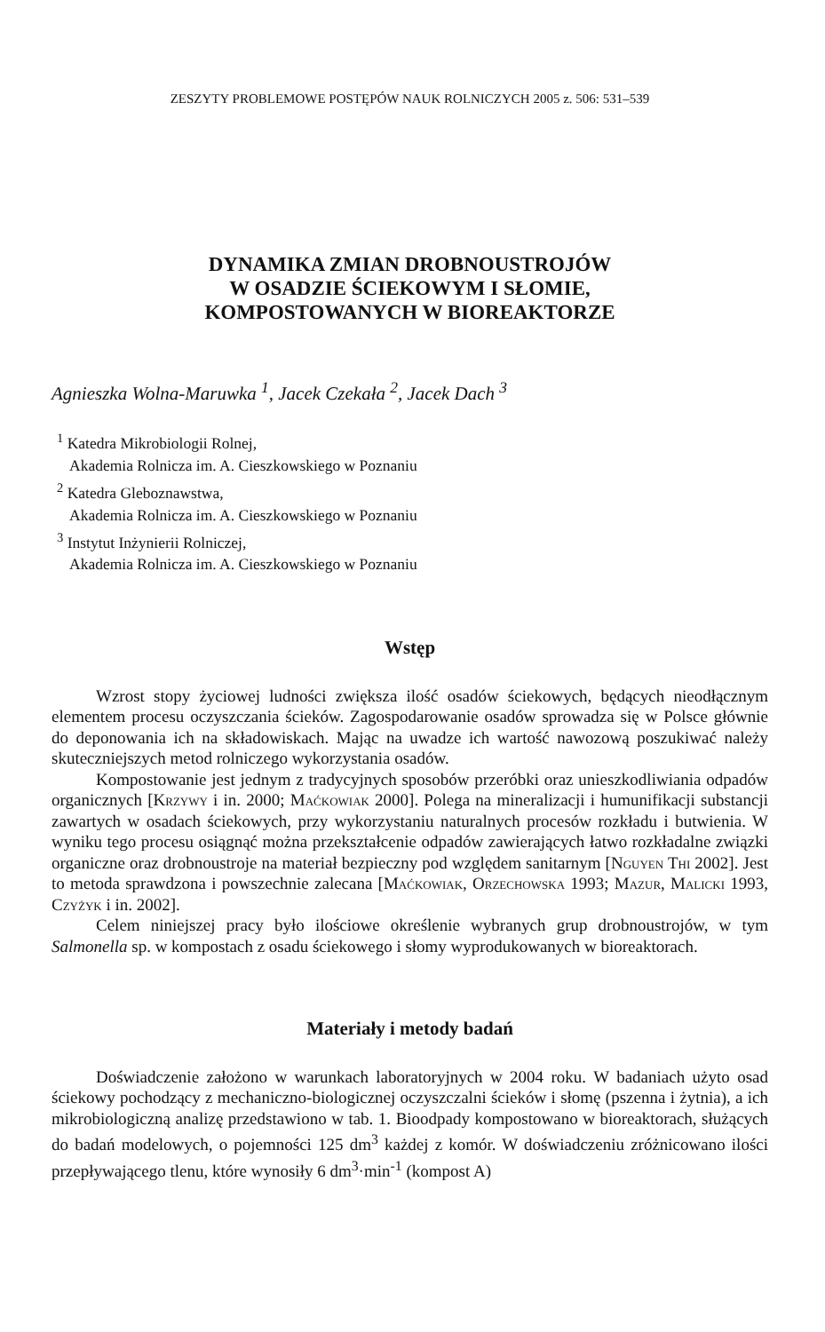ZESZYTY PROBLEMOWE POSTĘPÓW NAUK ROLNICZYCH 2005 z. 506: 531–539
DYNAMIKA ZMIAN DROBNOUSTROJÓW
W OSADZIE ŚCIEKOWYM I SŁOMIE,
KOMPOSTOWANYCH W BIOREAKTORZE
Agnieszka Wolna-Maruwka <sup>1</sup>, Jacek Czekała <sup>2</sup>, Jacek Dach <sup>3</sup>
<sup>1</sup> Katedra Mikrobiologii Rolnej,
Akademia Rolnicza im. A. Cieszkowskiego w Poznaniu
<sup>2</sup> Katedra Gleboznawstwa,
Akademia Rolnicza im. A. Cieszkowskiego w Poznaniu
<sup>3</sup> Instytut Inżynierii Rolniczej,
Akademia Rolnicza im. A. Cieszkowskiego w Poznaniu
Wstęp
Wzrost stopy życiowej ludności zwiększa ilość osadów ściekowych, będących nieodłącznym elementem procesu oczyszczania ścieków. Zagospodarowanie osadów sprowadza się w Polsce głównie do deponowania ich na składowiskach. Mając na uwadze ich wartość nawozową poszukiwać należy skuteczniejszych metod rolniczego wykorzystania osadów.
Kompostowanie jest jednym z tradycyjnych sposobów przeróbki oraz unieszkodliwiania odpadów organicznych [Krzywy i in. 2000; Maćkowiak 2000]. Polega na mineralizacji i humunifikacji substancji zawartych w osadach ściekowych, przy wykorzystaniu naturalnych procesów rozkładu i butwienia. W wyniku tego procesu osiągnąć można przekształcenie odpadów zawierających łatwo rozkładalne związki organiczne oraz drobnoustroje na materiał bezpieczny pod względem sanitarnym [Nguyen Thi 2002]. Jest to metoda sprawdzona i powszechnie zalecana [Maćkowiak, Orzechowska 1993; Mazur, Malicki 1993, Czyżyk i in. 2002].
Celem niniejszej pracy było ilościowe określenie wybranych grup drobnoustrojów, w tym Salmonella sp. w kompostach z osadu ściekowego i słomy wyprodukowanych w bioreaktorach.
Materiały i metody badań
Doświadczenie założono w warunkach laboratoryjnych w 2004 roku. W badaniach użyto osad ściekowy pochodzący z mechaniczno-biologicznej oczyszczalni ścieków i słomę (pszenna i żytnia), a ich mikrobiologiczną analizę przedstawiono w tab. 1. Bioodpady kompostowano w bioreaktorach, służących do badań modelowych, o pojemności 125 dm<sup>3</sup> każdej z komór. W doświadczeniu zróżnicowano ilości przepływającego tlenu, które wynosiły 6 dm<sup>3</sup>·min<sup>-1</sup> (kompost A)